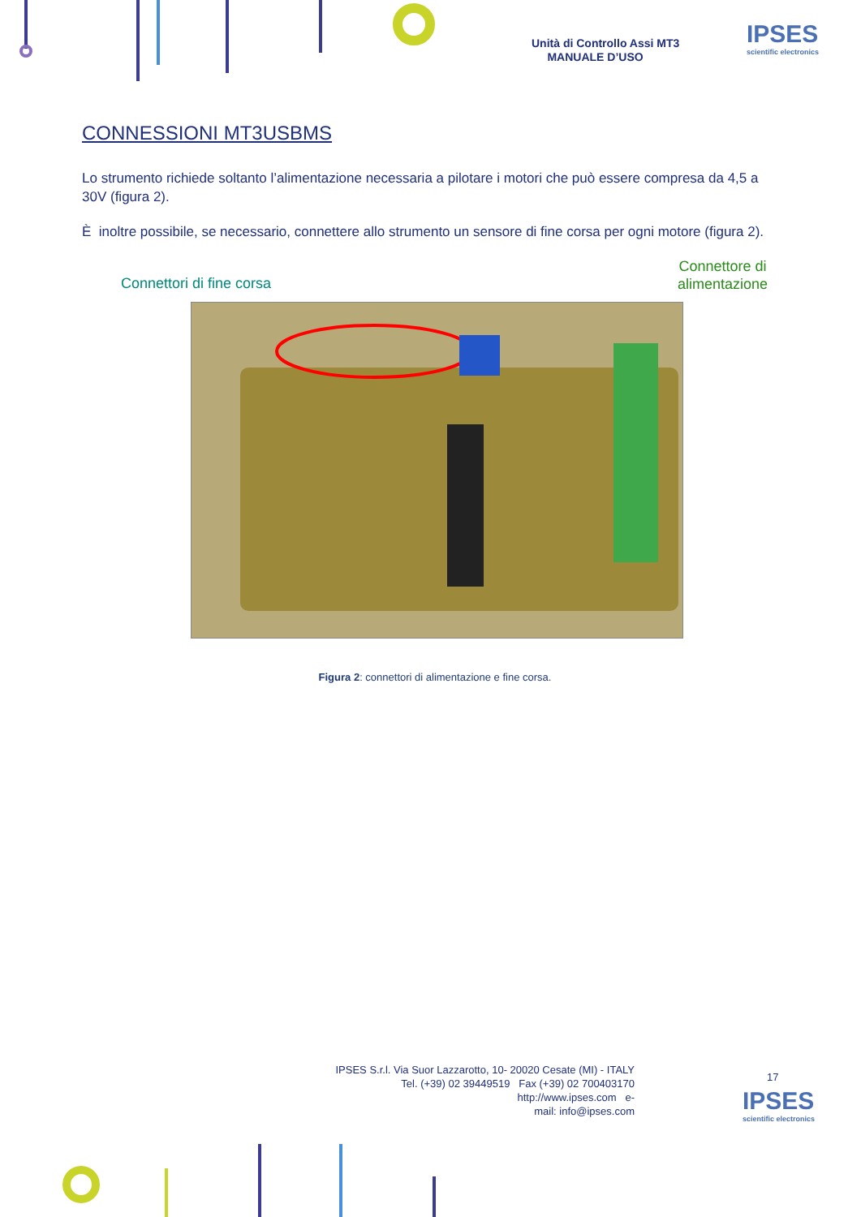Unità di Controllo Assi MT3
MANUALE D’USO
IPSES
scientific electronics
CONNESSIONI MT3USBMS
Lo strumento richiede soltanto l’alimentazione necessaria a pilotare i motori che può essere compresa da 4,5 a 30V (figura 2).
È inoltre possibile, se necessario, connettere allo strumento un sensore di fine corsa per ogni motore (figura 2).
Connettori di fine corsa
Connettore di
alimentazione
Figura 2: connettori di alimentazione e fine corsa.
17
IPSES S.r.l. Via Suor Lazzarotto, 10- 20020 Cesate (MI) - ITALY
Tel. (+39) 02 39449519 Fax (+39) 02 700403170
http://www.ipses.com e-
mail: info@ipses.com
IPSES
scientific electronics